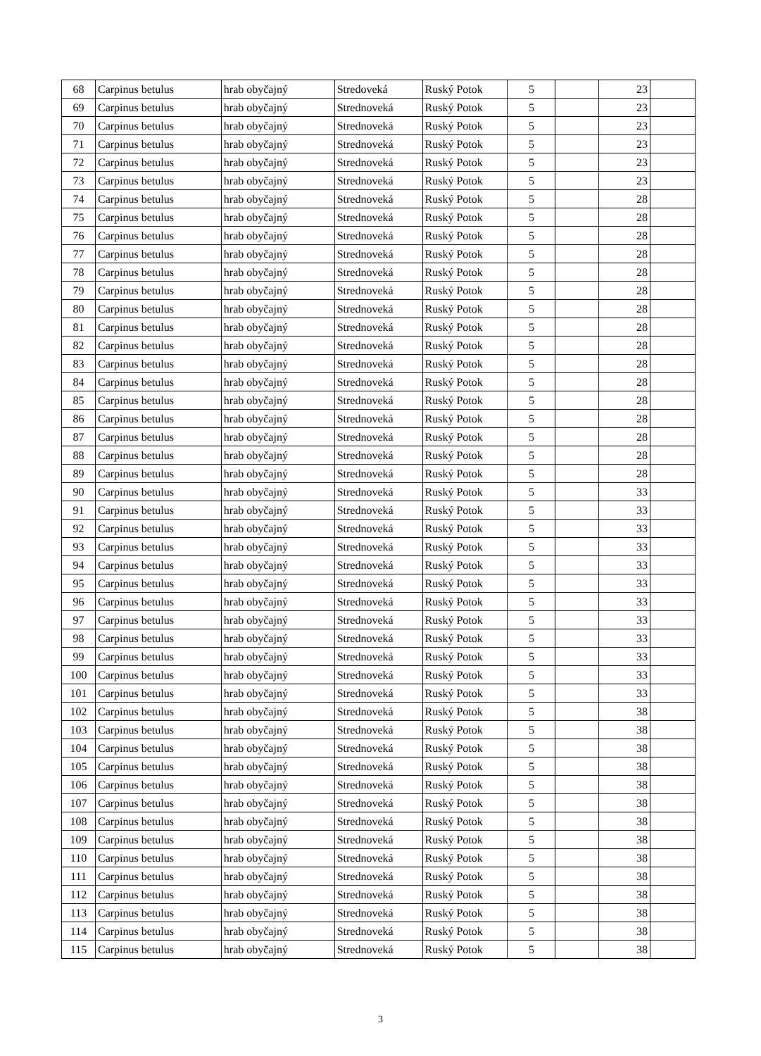| 68 | Carpinus betulus | hrab obyčajný | Stredoveká | Ruský Potok | 5 | | 23 | |
| 69 | Carpinus betulus | hrab obyčajný | Strednoveká | Ruský Potok | 5 | | 23 | |
| 70 | Carpinus betulus | hrab obyčajný | Strednoveká | Ruský Potok | 5 | | 23 | |
| 71 | Carpinus betulus | hrab obyčajný | Strednoveká | Ruský Potok | 5 | | 23 | |
| 72 | Carpinus betulus | hrab obyčajný | Strednoveká | Ruský Potok | 5 | | 23 | |
| 73 | Carpinus betulus | hrab obyčajný | Strednoveká | Ruský Potok | 5 | | 23 | |
| 74 | Carpinus betulus | hrab obyčajný | Strednoveká | Ruský Potok | 5 | | 28 | |
| 75 | Carpinus betulus | hrab obyčajný | Strednoveká | Ruský Potok | 5 | | 28 | |
| 76 | Carpinus betulus | hrab obyčajný | Strednoveká | Ruský Potok | 5 | | 28 | |
| 77 | Carpinus betulus | hrab obyčajný | Strednoveká | Ruský Potok | 5 | | 28 | |
| 78 | Carpinus betulus | hrab obyčajný | Strednoveká | Ruský Potok | 5 | | 28 | |
| 79 | Carpinus betulus | hrab obyčajný | Strednoveká | Ruský Potok | 5 | | 28 | |
| 80 | Carpinus betulus | hrab obyčajný | Strednoveká | Ruský Potok | 5 | | 28 | |
| 81 | Carpinus betulus | hrab obyčajný | Strednoveká | Ruský Potok | 5 | | 28 | |
| 82 | Carpinus betulus | hrab obyčajný | Strednoveká | Ruský Potok | 5 | | 28 | |
| 83 | Carpinus betulus | hrab obyčajný | Strednoveká | Ruský Potok | 5 | | 28 | |
| 84 | Carpinus betulus | hrab obyčajný | Strednoveká | Ruský Potok | 5 | | 28 | |
| 85 | Carpinus betulus | hrab obyčajný | Strednoveká | Ruský Potok | 5 | | 28 | |
| 86 | Carpinus betulus | hrab obyčajný | Strednoveká | Ruský Potok | 5 | | 28 | |
| 87 | Carpinus betulus | hrab obyčajný | Strednoveká | Ruský Potok | 5 | | 28 | |
| 88 | Carpinus betulus | hrab obyčajný | Strednoveká | Ruský Potok | 5 | | 28 | |
| 89 | Carpinus betulus | hrab obyčajný | Strednoveká | Ruský Potok | 5 | | 28 | |
| 90 | Carpinus betulus | hrab obyčajný | Strednoveká | Ruský Potok | 5 | | 33 | |
| 91 | Carpinus betulus | hrab obyčajný | Strednoveká | Ruský Potok | 5 | | 33 | |
| 92 | Carpinus betulus | hrab obyčajný | Strednoveká | Ruský Potok | 5 | | 33 | |
| 93 | Carpinus betulus | hrab obyčajný | Strednoveká | Ruský Potok | 5 | | 33 | |
| 94 | Carpinus betulus | hrab obyčajný | Strednoveká | Ruský Potok | 5 | | 33 | |
| 95 | Carpinus betulus | hrab obyčajný | Strednoveká | Ruský Potok | 5 | | 33 | |
| 96 | Carpinus betulus | hrab obyčajný | Strednoveká | Ruský Potok | 5 | | 33 | |
| 97 | Carpinus betulus | hrab obyčajný | Strednoveká | Ruský Potok | 5 | | 33 | |
| 98 | Carpinus betulus | hrab obyčajný | Strednoveká | Ruský Potok | 5 | | 33 | |
| 99 | Carpinus betulus | hrab obyčajný | Strednoveká | Ruský Potok | 5 | | 33 | |
| 100 | Carpinus betulus | hrab obyčajný | Strednoveká | Ruský Potok | 5 | | 33 | |
| 101 | Carpinus betulus | hrab obyčajný | Strednoveká | Ruský Potok | 5 | | 33 | |
| 102 | Carpinus betulus | hrab obyčajný | Strednoveká | Ruský Potok | 5 | | 38 | |
| 103 | Carpinus betulus | hrab obyčajný | Strednoveká | Ruský Potok | 5 | | 38 | |
| 104 | Carpinus betulus | hrab obyčajný | Strednoveká | Ruský Potok | 5 | | 38 | |
| 105 | Carpinus betulus | hrab obyčajný | Strednoveká | Ruský Potok | 5 | | 38 | |
| 106 | Carpinus betulus | hrab obyčajný | Strednoveká | Ruský Potok | 5 | | 38 | |
| 107 | Carpinus betulus | hrab obyčajný | Strednoveká | Ruský Potok | 5 | | 38 | |
| 108 | Carpinus betulus | hrab obyčajný | Strednoveká | Ruský Potok | 5 | | 38 | |
| 109 | Carpinus betulus | hrab obyčajný | Strednoveká | Ruský Potok | 5 | | 38 | |
| 110 | Carpinus betulus | hrab obyčajný | Strednoveká | Ruský Potok | 5 | | 38 | |
| 111 | Carpinus betulus | hrab obyčajný | Strednoveká | Ruský Potok | 5 | | 38 | |
| 112 | Carpinus betulus | hrab obyčajný | Strednoveká | Ruský Potok | 5 | | 38 | |
| 113 | Carpinus betulus | hrab obyčajný | Strednoveká | Ruský Potok | 5 | | 38 | |
| 114 | Carpinus betulus | hrab obyčajný | Strednoveká | Ruský Potok | 5 | | 38 | |
| 115 | Carpinus betulus | hrab obyčajný | Strednoveká | Ruský Potok | 5 | | 38 | |
3